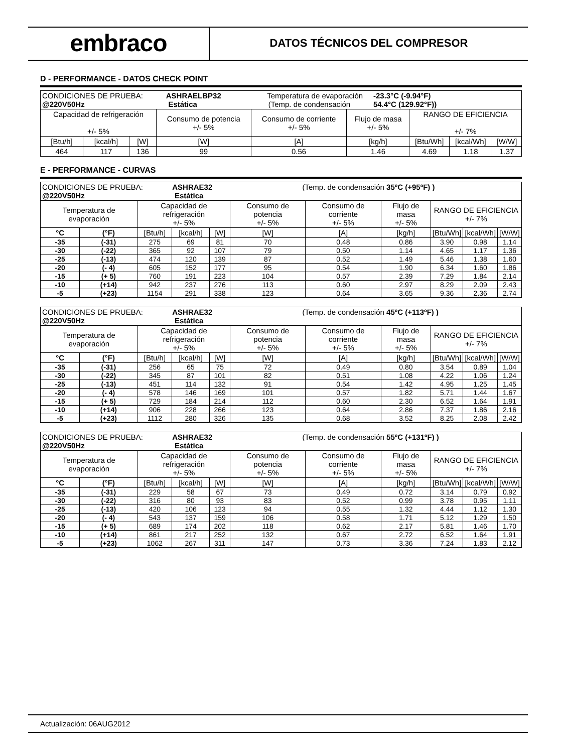embraco
DATOS TÉCNICOS DEL COMPRESOR
D - PERFORMANCE - DATOS CHECK POINT
| CONDICIONES DE PRUEBA: ASHRAELBP32 Temperatura de evaporación -23.3°C (-9.94°F) @220V50Hz Estática (Temp. de condensación 54.4°C (129.92°F)) | | | | | | | | |
| Capacidad de refrigeración +/- 5% | | | Consumo de potencia +/- 5% | Consumo de corriente +/- 5% | Flujo de masa +/- 5% | RANGO DE EFICIENCIA +/- 7% | | |
| [Btu/h] | [kcal/h] | [W] | [W] | [A] | [kg/h] | [Btu/Wh] | [kcal/Wh] | [W/W] |
| 464 | 117 | 136 | 99 | 0.56 | 1.46 | 4.69 | 1.18 | 1.37 |
E - PERFORMANCE - CURVAS
| CONDICIONES DE PRUEBA: ASHRAE32 (Temp. de condensación 35ºC (+95ºF) ) @220V50Hz Estática | | | | | | | | | | |
| Temperatura de evaporación | | Capacidad de refrigeración +/- 5% | | | Consumo de potencia +/- 5% | Consumo de corriente +/- 5% | Flujo de masa +/- 5% | RANGO DE EFICIENCIA +/- 7% | | |
| °C | (°F) | [Btu/h] | [kcal/h] | [W] | [W] | [A] | [kg/h] | [Btu/Wh] | [kcal/Wh] | [W/W] |
| -35 | (-31) | 275 | 69 | 81 | 70 | 0.48 | 0.86 | 3.90 | 0.98 | 1.14 |
| -30 | (-22) | 365 | 92 | 107 | 79 | 0.50 | 1.14 | 4.65 | 1.17 | 1.36 |
| -25 | (-13) | 474 | 120 | 139 | 87 | 0.52 | 1.49 | 5.46 | 1.38 | 1.60 |
| -20 | (- 4) | 605 | 152 | 177 | 95 | 0.54 | 1.90 | 6.34 | 1.60 | 1.86 |
| -15 | (+ 5) | 760 | 191 | 223 | 104 | 0.57 | 2.39 | 7.29 | 1.84 | 2.14 |
| -10 | (+14) | 942 | 237 | 276 | 113 | 0.60 | 2.97 | 8.29 | 2.09 | 2.43 |
| -5 | (+23) | 1154 | 291 | 338 | 123 | 0.64 | 3.65 | 9.36 | 2.36 | 2.74 |
| CONDICIONES DE PRUEBA: ASHRAE32 (Temp. de condensación 45ºC (+113ºF) ) @220V50Hz Estática | | | | | | | | | | |
| Temperatura de evaporación | | Capacidad de refrigeración +/- 5% | | | Consumo de potencia +/- 5% | Consumo de corriente +/- 5% | Flujo de masa +/- 5% | RANGO DE EFICIENCIA +/- 7% | | |
| °C | (°F) | [Btu/h] | [kcal/h] | [W] | [W] | [A] | [kg/h] | [Btu/Wh] | [kcal/Wh] | [W/W] |
| -35 | (-31) | 256 | 65 | 75 | 72 | 0.49 | 0.80 | 3.54 | 0.89 | 1.04 |
| -30 | (-22) | 345 | 87 | 101 | 82 | 0.51 | 1.08 | 4.22 | 1.06 | 1.24 |
| -25 | (-13) | 451 | 114 | 132 | 91 | 0.54 | 1.42 | 4.95 | 1.25 | 1.45 |
| -20 | (- 4) | 578 | 146 | 169 | 101 | 0.57 | 1.82 | 5.71 | 1.44 | 1.67 |
| -15 | (+ 5) | 729 | 184 | 214 | 112 | 0.60 | 2.30 | 6.52 | 1.64 | 1.91 |
| -10 | (+14) | 906 | 228 | 266 | 123 | 0.64 | 2.86 | 7.37 | 1.86 | 2.16 |
| -5 | (+23) | 1112 | 280 | 326 | 135 | 0.68 | 3.52 | 8.25 | 2.08 | 2.42 |
| CONDICIONES DE PRUEBA: ASHRAE32 (Temp. de condensación 55ºC (+131ºF) ) @220V50Hz Estática | | | | | | | | | | |
| Temperatura de evaporación | | Capacidad de refrigeración +/- 5% | | | Consumo de potencia +/- 5% | Consumo de corriente +/- 5% | Flujo de masa +/- 5% | RANGO DE EFICIENCIA +/- 7% | | |
| °C | (°F) | [Btu/h] | [kcal/h] | [W] | [W] | [A] | [kg/h] | [Btu/Wh] | [kcal/Wh] | [W/W] |
| -35 | (-31) | 229 | 58 | 67 | 73 | 0.49 | 0.72 | 3.14 | 0.79 | 0.92 |
| -30 | (-22) | 316 | 80 | 93 | 83 | 0.52 | 0.99 | 3.78 | 0.95 | 1.11 |
| -25 | (-13) | 420 | 106 | 123 | 94 | 0.55 | 1.32 | 4.44 | 1.12 | 1.30 |
| -20 | (- 4) | 543 | 137 | 159 | 106 | 0.58 | 1.71 | 5.12 | 1.29 | 1.50 |
| -15 | (+ 5) | 689 | 174 | 202 | 118 | 0.62 | 2.17 | 5.81 | 1.46 | 1.70 |
| -10 | (+14) | 861 | 217 | 252 | 132 | 0.67 | 2.72 | 6.52 | 1.64 | 1.91 |
| -5 | (+23) | 1062 | 267 | 311 | 147 | 0.73 | 3.36 | 7.24 | 1.83 | 2.12 |
Actualización: 06AUG2012